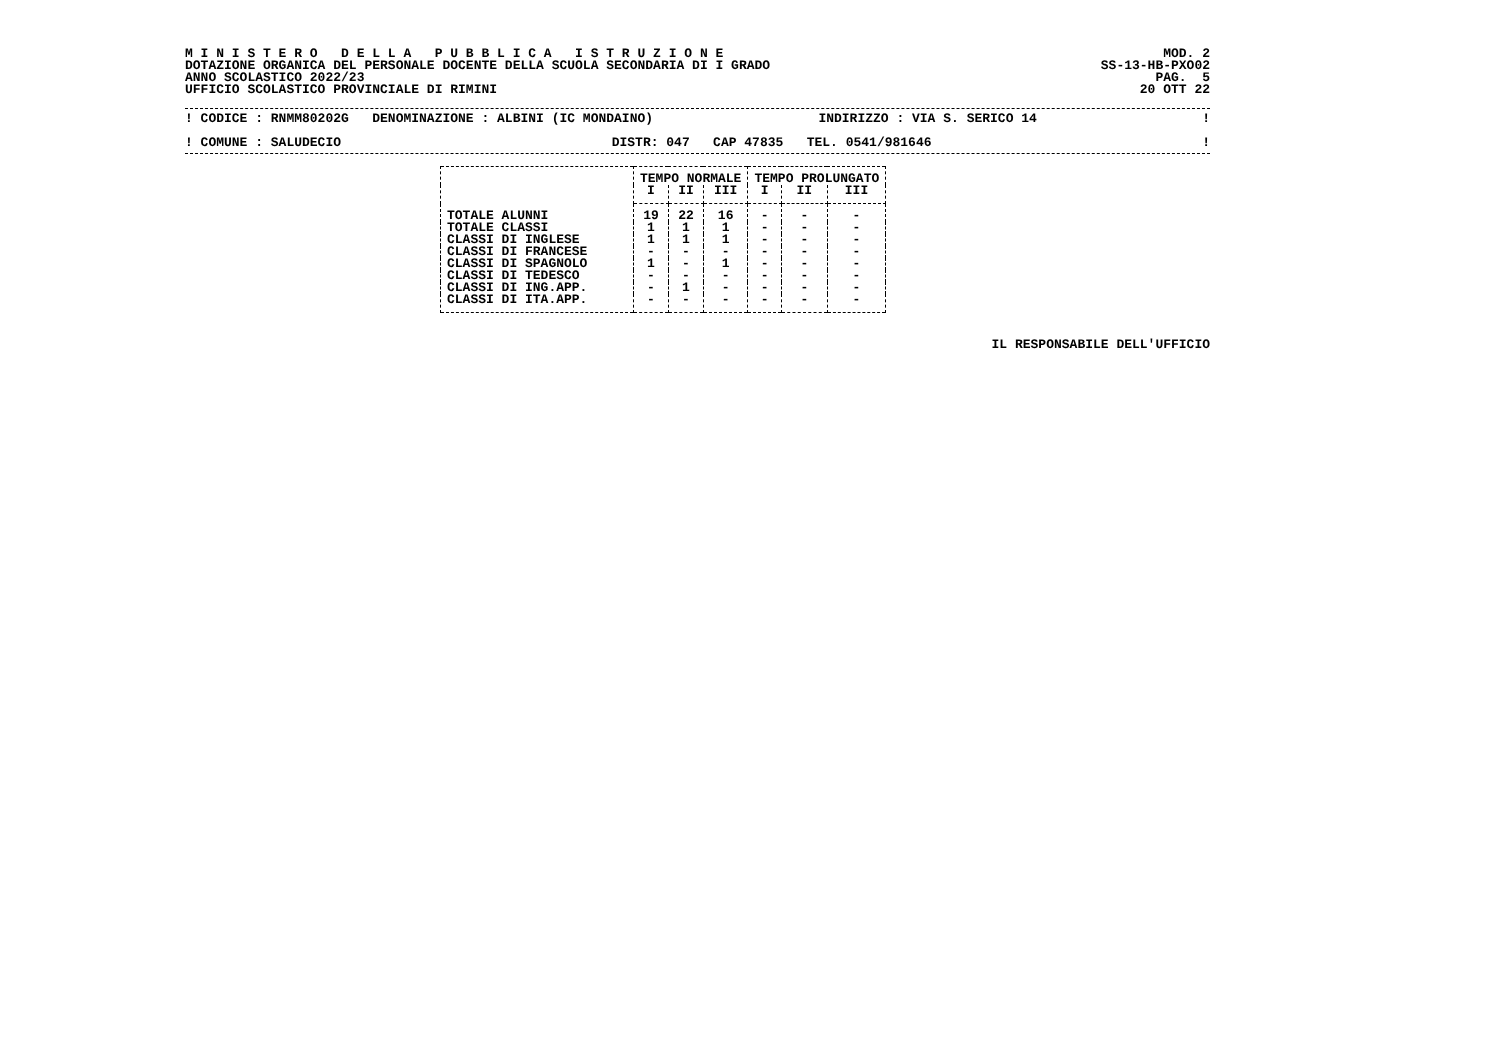M I N I S T E R O   D E L L A   P U B B L I C A   I S T R U Z I O N E
DOTAZIONE ORGANICA DEL PERSONALE DOCENTE DELLA SCUOLA SECONDARIA DI I GRADO
ANNO SCOLASTICO 2022/23
UFFICIO SCOLASTICO PROVINCIALE DI RIMINI
MOD. 2
SS-13-HB-PXO02
PAG.  5
20 OTT 22
! CODICE : RNMM80202G DENOMINAZIONE : ALBINI (IC MONDAINO) INDIRIZZO : VIA S. SERICO 14!
! COMUNE : SALUDECIO DISTR: 047 CAP 47835 TEL. 0541/981646!
| | TEMPO NORMALE | | | TEMPO PROLUNGATO | | |
| --- | --- | --- | --- | --- | --- | --- |
| | I | II | III | I | II | III |
| TOTALE ALUNNI | 19 | 22 | 16 | - | - | - |
| TOTALE CLASSI | 1 | 1 | 1 | - | - | - |
| CLASSI DI INGLESE | 1 | 1 | 1 | - | - | - |
| CLASSI DI FRANCESE | - | - | - | - | - | - |
| CLASSI DI SPAGNOLO | 1 | - | 1 | - | - | - |
| CLASSI DI TEDESCO | - | - | - | - | - | - |
| CLASSI DI ING.APP. | - | 1 | - | - | - | - |
| CLASSI DI ITA.APP. | - | - | - | - | - | - |
IL RESPONSABILE DELL'UFFICIO